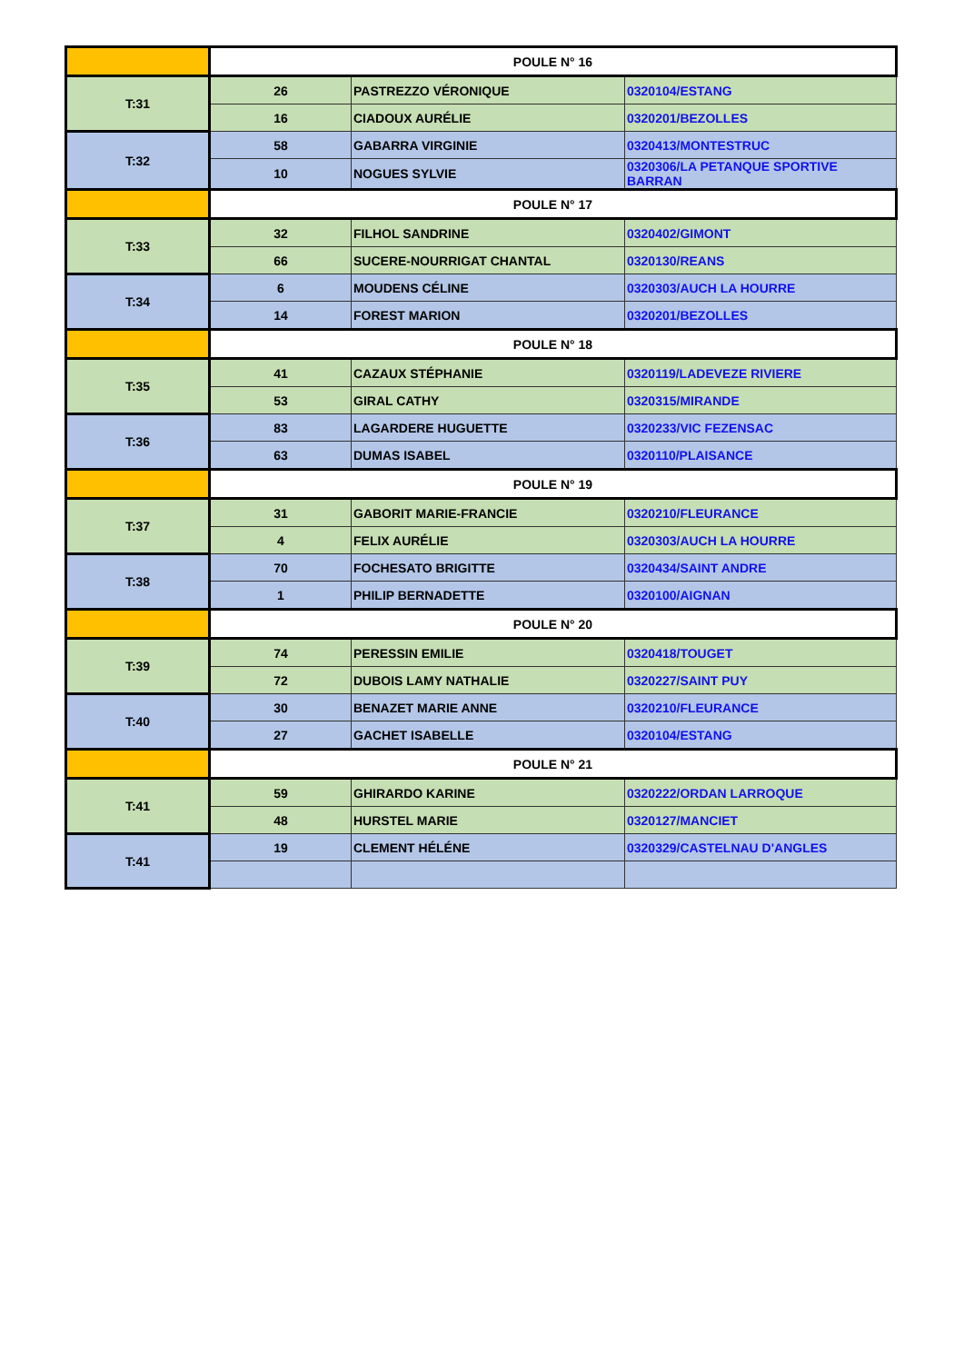| | POULE N° 16 | | |
| T:31 | 26 | PASTREZZO VÉRONIQUE | 0320104/ESTANG |
| | 16 | CIADOUX AURÉLIE | 0320201/BEZOLLES |
| T:32 | 58 | GABARRA VIRGINIE | 0320413/MONTESTRUC |
| | 10 | NOGUES SYLVIE | 0320306/LA PETANQUE SPORTIVE BARRAN |
| | POULE N° 17 | | |
| T:33 | 32 | FILHOL SANDRINE | 0320402/GIMONT |
| | 66 | SUCERE-NOURRIGAT CHANTAL | 0320130/REANS |
| T:34 | 6 | MOUDENS CÉLINE | 0320303/AUCH LA HOURRE |
| | 14 | FOREST MARION | 0320201/BEZOLLES |
| | POULE N° 18 | | |
| T:35 | 41 | CAZAUX STÉPHANIE | 0320119/LADEVEZE RIVIERE |
| | 53 | GIRAL CATHY | 0320315/MIRANDE |
| T:36 | 83 | LAGARDERE HUGUETTE | 0320233/VIC FEZENSAC |
| | 63 | DUMAS ISABEL | 0320110/PLAISANCE |
| | POULE N° 19 | | |
| T:37 | 31 | GABORIT MARIE-FRANCIE | 0320210/FLEURANCE |
| | 4 | FELIX AURÉLIE | 0320303/AUCH LA HOURRE |
| T:38 | 70 | FOCHESATO BRIGITTE | 0320434/SAINT ANDRE |
| | 1 | PHILIP BERNADETTE | 0320100/AIGNAN |
| | POULE N° 20 | | |
| T:39 | 74 | PERESSIN EMILIE | 0320418/TOUGET |
| | 72 | DUBOIS LAMY NATHALIE | 0320227/SAINT PUY |
| T:40 | 30 | BENAZET MARIE ANNE | 0320210/FLEURANCE |
| | 27 | GACHET ISABELLE | 0320104/ESTANG |
| | POULE N° 21 | | |
| T:41 | 59 | GHIRARDO KARINE | 0320222/ORDAN LARROQUE |
| | 48 | HURSTEL MARIE | 0320127/MANCIET |
| T:41 | 19 | CLEMENT HÉLÉNE | 0320329/CASTELNAU D'ANGLES |